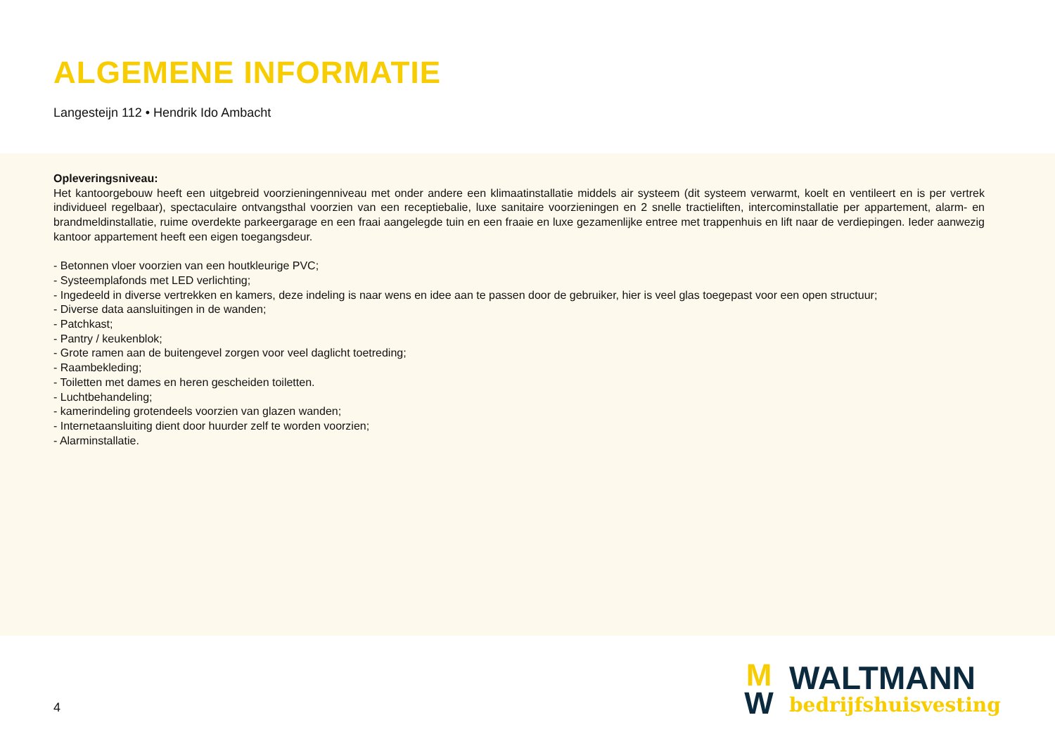ALGEMENE INFORMATIE
Langesteijn 112 • Hendrik Ido Ambacht
Opleveringsniveau:
Het kantoorgebouw heeft een uitgebreid voorzieningenniveau met onder andere een klimaatinstallatie middels air systeem (dit systeem verwarmt, koelt en ventileert en is per vertrek individueel regelbaar), spectaculaire ontvangsthal voorzien van een receptiebalie, luxe sanitaire voorzieningen en 2 snelle tractieliften, intercominstallatie per appartement, alarm- en brandmeldinstallatie, ruime overdekte parkeergarage en een fraai aangelegde tuin en een fraaie en luxe gezamenlijke entree met trappenhuis en lift naar de verdiepingen. Ieder aanwezig kantoor appartement heeft een eigen toegangsdeur.
- Betonnen vloer voorzien van een houtkleurige PVC;
- Systeemplafonds met LED verlichting;
- Ingedeeld in diverse vertrekken en kamers, deze indeling is naar wens en idee aan te passen door de gebruiker, hier is veel glas toegepast voor een open structuur;
- Diverse data aansluitingen in de wanden;
- Patchkast;
- Pantry / keukenblok;
- Grote ramen aan de buitengevel zorgen voor veel daglicht toetreding;
- Raambekleding;
- Toiletten met dames en heren gescheiden toiletten.
- Luchtbehandeling;
- kamerindeling grotendeels voorzien van glazen wanden;
- Internetaansluiting dient door huurder zelf te worden voorzien;
- Alarminstallatie.
4
M
W
WALTMANN
bedrijfshuisvesting